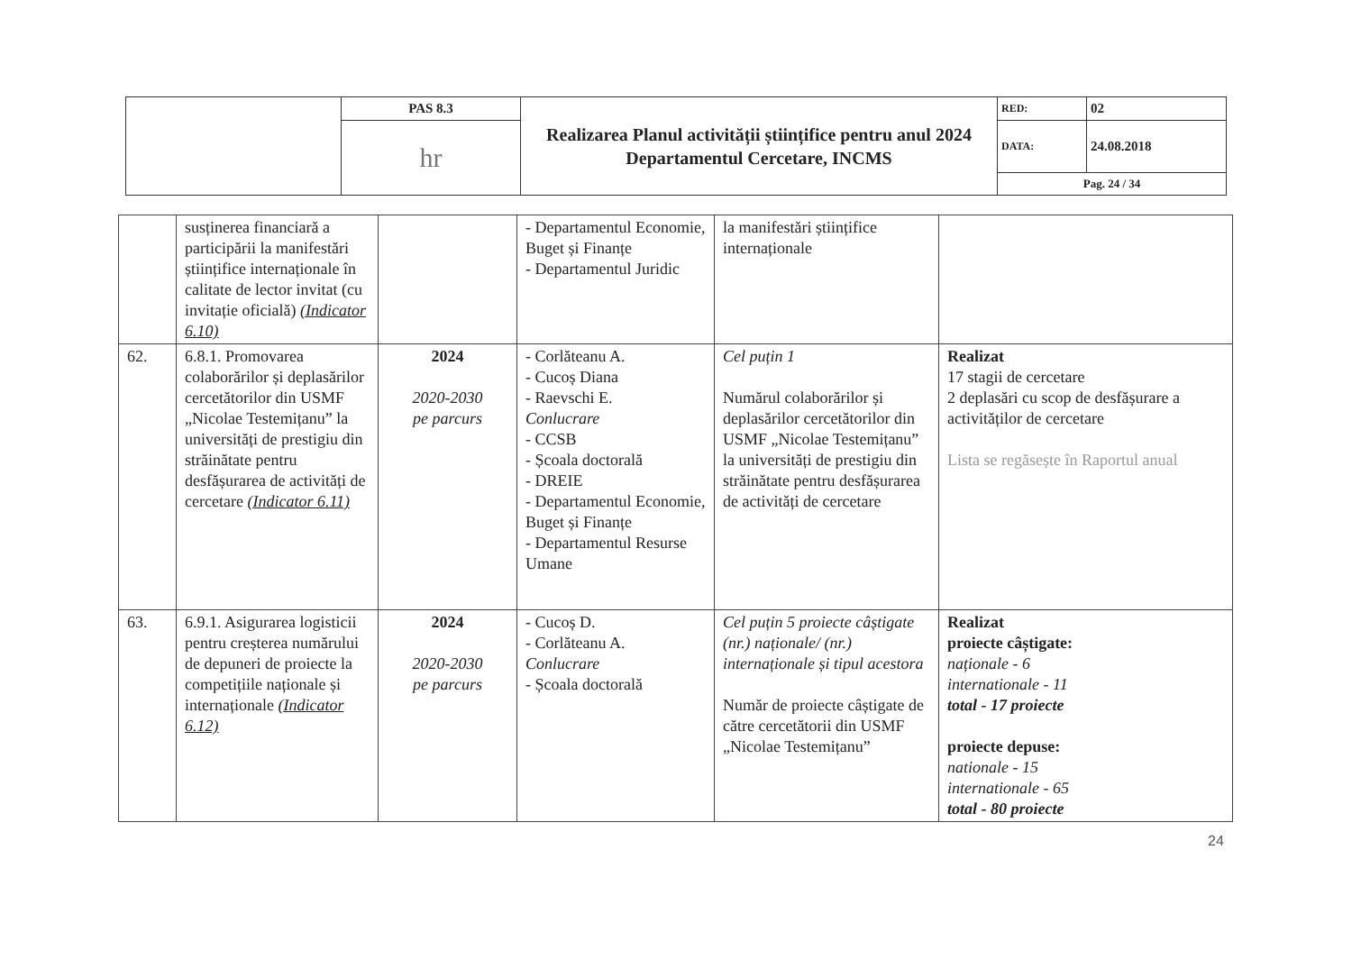| | PAS 8.3 | Realizarea Planul activității științifice pentru anul 2024 Departamentul Cercetare, INCMS | RED: | 02 |
| | hr | | DATA: | 24.08.2018 |
| | | | Pag. 24 / 34 | |
| | susținerea financiară a participării la manifestări științifice internaționale în calitate de lector invitat (cu invitație oficială) (Indicator 6.10) | | - Departamentul Economie, Buget și Finanțe - Departamentul Juridic | la manifestări științifice internaționale | |
| 62. | 6.8.1. Promovarea colaborărilor și deplasărilor cercetătorilor din USMF „Nicolae Testemițanu” la universități de prestigiu din străinătate pentru desfășurarea de activități de cercetare (Indicator 6.11) | 2024 2020-2030 pe parcurs | - Corlăteanu A. - Cucoș Diana - Raevschi E. Conlucrare - CCSB - Școala doctorală - DREIE - Departamentul Economie, Buget și Finanțe - Departamentul Resurse Umane | Cel puțin 1 Numărul colaborărilor și deplasărilor cercetătorilor din USMF „Nicolae Testemițanu” la universități de prestigiu din străinătate pentru desfășurarea de activități de cercetare | Realizat 17 stagii de cercetare 2 deplasări cu scop de desfășurare a activităților de cercetare Lista se regăsește în Raportul anual |
| 63. | 6.9.1. Asigurarea logisticii pentru creșterea numărului de depuneri de proiecte la competițiile naționale și internaționale (Indicator 6.12) | 2024 2020-2030 pe parcurs | - Cucoș D. - Corlăteanu A. Conlucrare - Școala doctorală | Cel puțin 5 proiecte câștigate (nr.) naționale/ (nr.) internaționale și tipul acestora Număr de proiecte câștigate de către cercetătorii din USMF „Nicolae Testemițanu” | Realizat proiecte câștigate: naționale - 6 internationale - 11 total - 17 proiecte proiecte depuse: nationale - 15 internationale - 65 total - 80 proiecte |
24